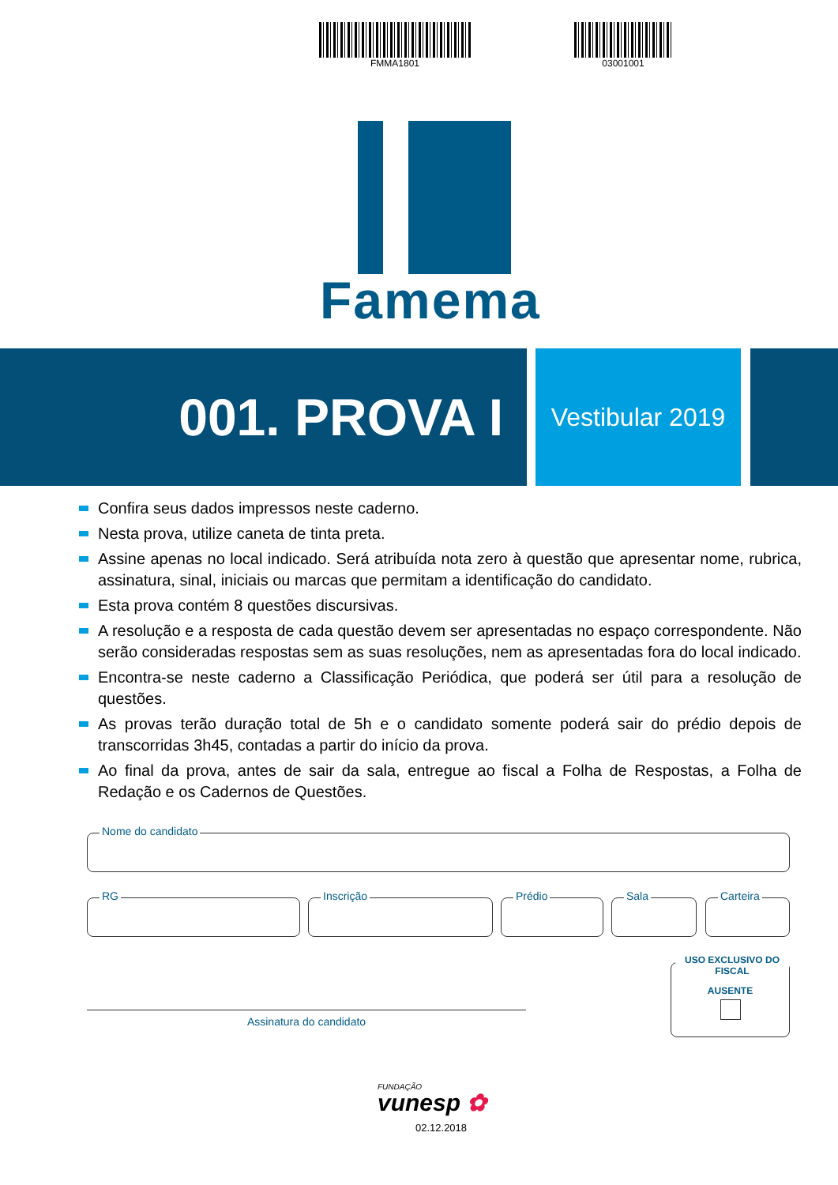FMMA1801 03001001
Famema
001. PROVA I
Vestibular 2019
Confira seus dados impressos neste caderno.
Nesta prova, utilize caneta de tinta preta.
Assine apenas no local indicado. Será atribuída nota zero à questão que apresentar nome, rubrica, assinatura, sinal, iniciais ou marcas que permitam a identificação do candidato.
Esta prova contém 8 questões discursivas.
A resolução e a resposta de cada questão devem ser apresentadas no espaço correspondente. Não serão consideradas respostas sem as suas resoluções, nem as apresentadas fora do local indicado.
Encontra-se neste caderno a Classificação Periódica, que poderá ser útil para a resolução de questões.
As provas terão duração total de 5h e o candidato somente poderá sair do prédio depois de transcorridas 3h45, contadas a partir do início da prova.
Ao final da prova, antes de sair da sala, entregue ao fiscal a Folha de Respostas, a Folha de Redação e os Cadernos de Questões.
Nome do candidato
RG Inscrição Prédio Sala Carteira
USO EXCLUSIVO DO FISCAL
AUSENTE
Assinatura do candidato
FUNDAÇÃO
vunesp ✿
02.12.2018